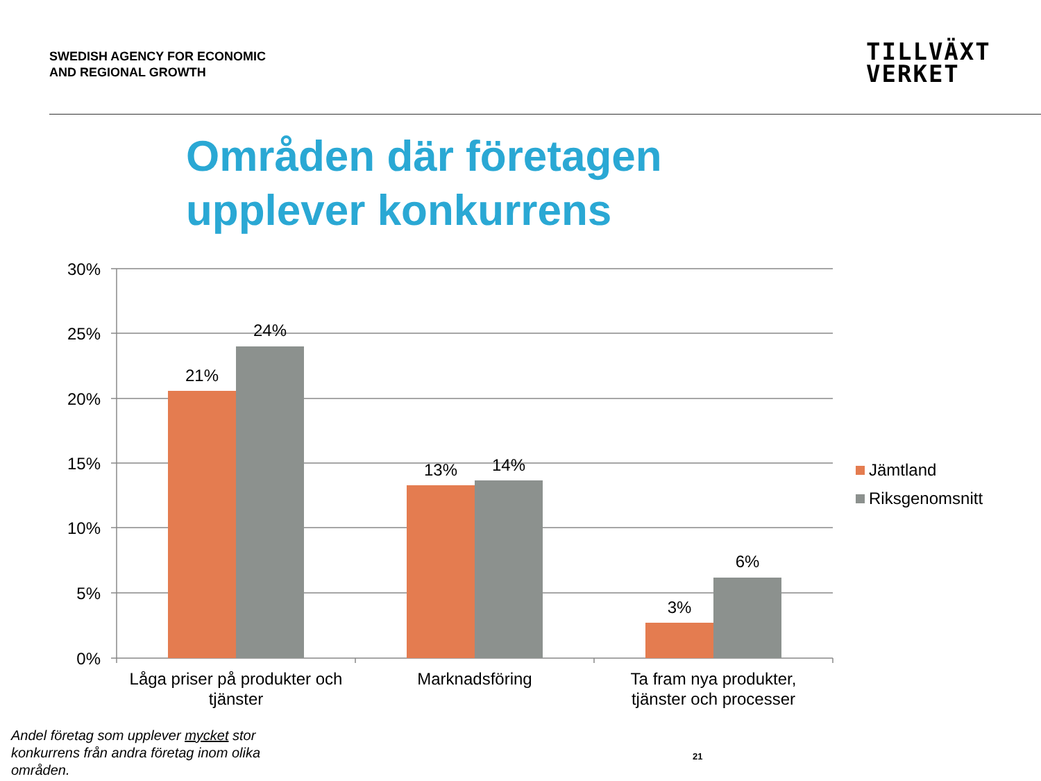SWEDISH AGENCY FOR ECONOMIC
AND REGIONAL GROWTH
TILLVÄXT
VERKET
Områden där företagen
upplever konkurrens
30%
25%
20%
15%
10%
5%
0%
21%
24%
13%
14%
3%
6%
Låga priser på produkter och
tjänster
Marknadsföring
Ta fram nya produkter,
tjänster och processer
Jämtland
Riksgenomsnitt
Andel företag som upplever mycket stor konkurrens från andra företag inom olika områden.
21